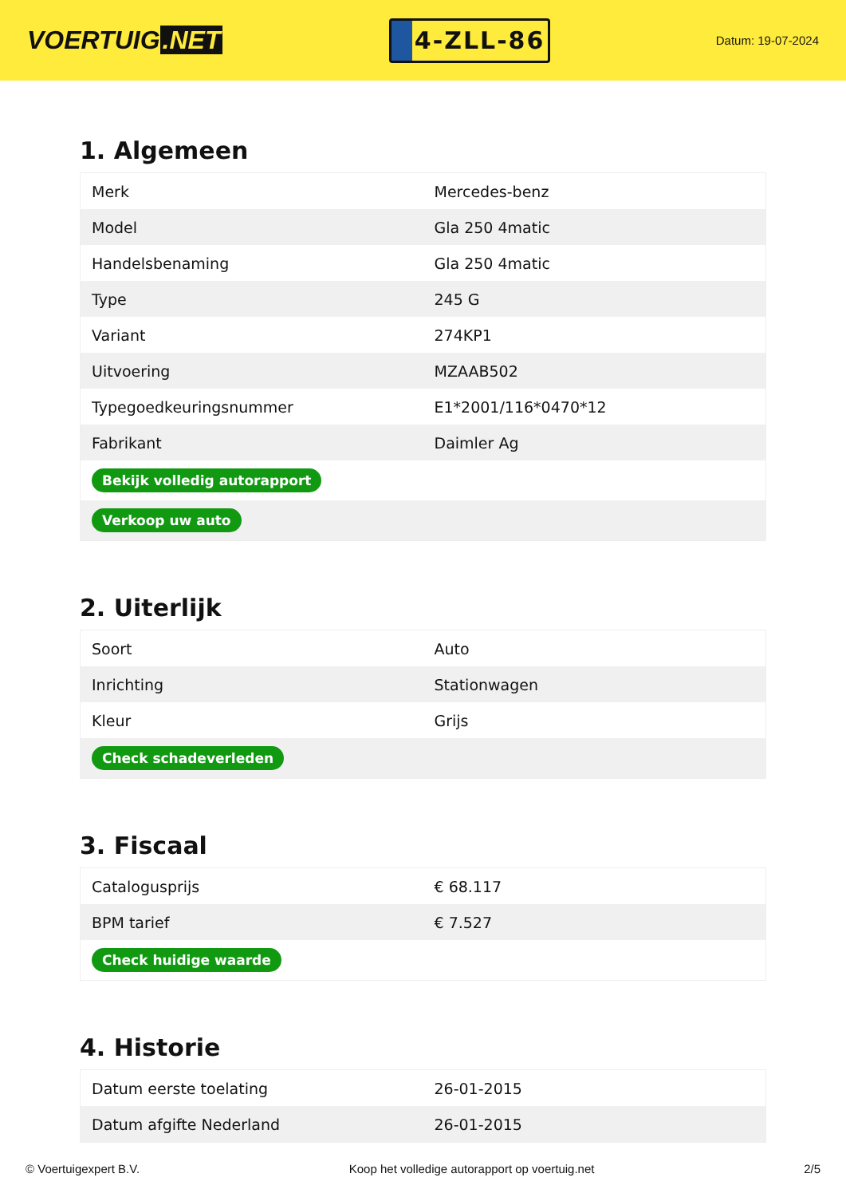VOERTUIG.NET
4-ZLL-86
Datum: 19-07-2024
1. Algemeen
| Merk | Mercedes-benz |
| Model | Gla 250 4matic |
| Handelsbenaming | Gla 250 4matic |
| Type | 245 G |
| Variant | 274KP1 |
| Uitvoering | MZAAB502 |
| Typegoedkeuringsnummer | E1*2001/116*0470*12 |
| Fabrikant | Daimler Ag |
| Bekijk volledig autorapport | |
| Verkoop uw auto | |
2. Uiterlijk
| Soort | Auto |
| Inrichting | Stationwagen |
| Kleur | Grijs |
| Check schadeverleden | |
3. Fiscaal
| Catalogusprijs | € 68.117 |
| BPM tarief | € 7.527 |
| Check huidige waarde | |
4. Historie
| Datum eerste toelating | 26-01-2015 |
| Datum afgifte Nederland | 26-01-2015 |
© Voertuigexpert B.V. Koop het volledige autorapport op voertuig.net 2/5